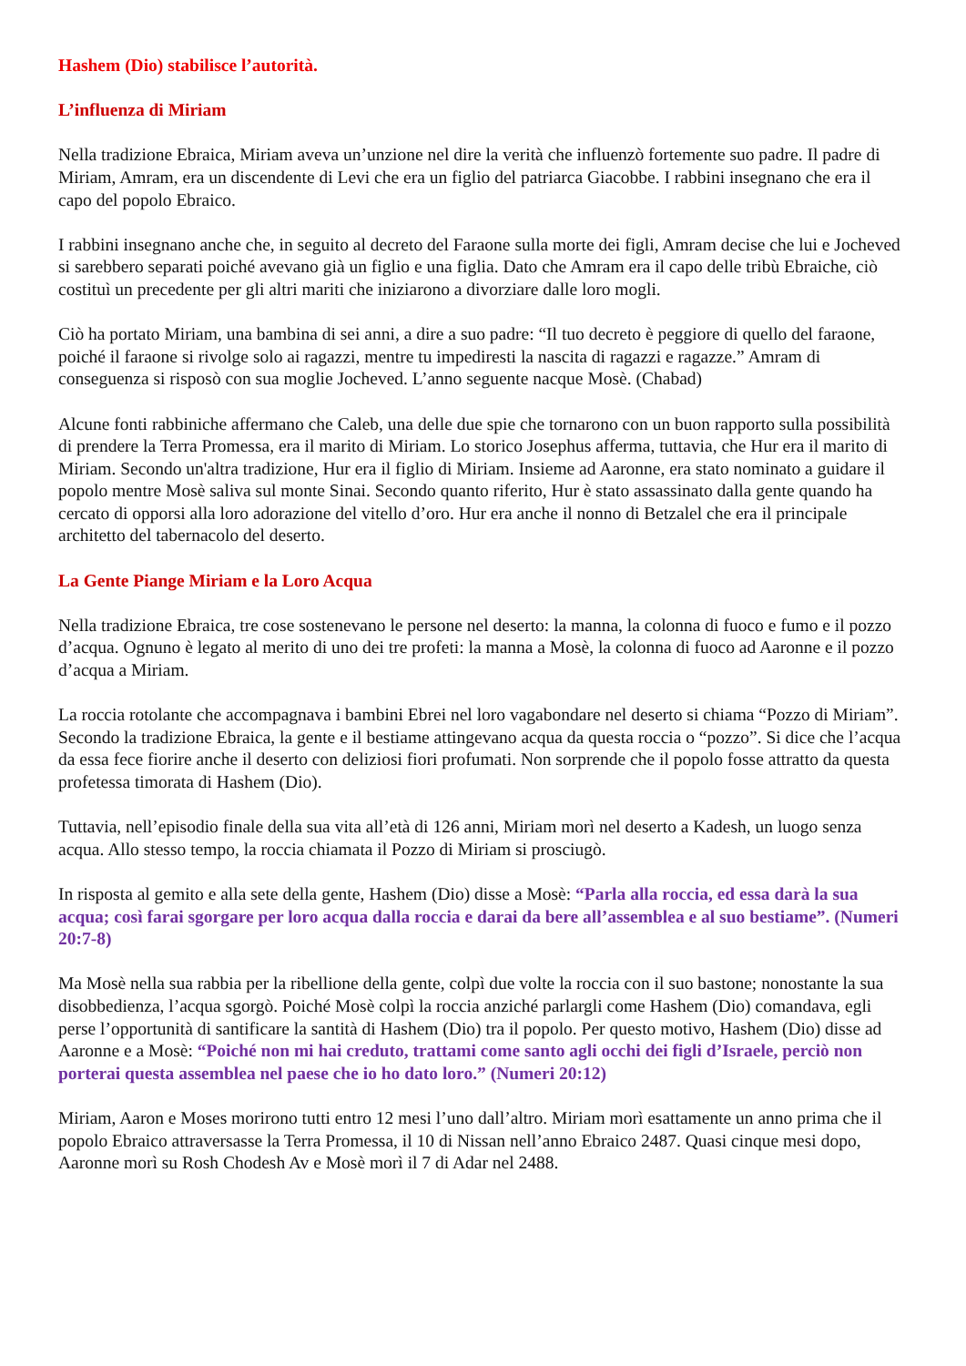Hashem (Dio) stabilisce l’autorità.
L’influenza di Miriam
Nella tradizione Ebraica, Miriam aveva un’unzione nel dire la verità che influenzò fortemente suo padre. Il padre di Miriam, Amram, era un discendente di Levi che era un figlio del patriarca Giacobbe. I rabbini insegnano che era il capo del popolo Ebraico.
I rabbini insegnano anche che, in seguito al decreto del Faraone sulla morte dei figli, Amram decise che lui e Jocheved si sarebbero separati poiché avevano già un figlio e una figlia. Dato che Amram era il capo delle tribù Ebraiche, ciò costituì un precedente per gli altri mariti che iniziarono a divorziare dalle loro mogli.
Ciò ha portato Miriam, una bambina di sei anni, a dire a suo padre: “Il tuo decreto è peggiore di quello del faraone, poiché il faraone si rivolge solo ai ragazzi, mentre tu impediresti la nascita di ragazzi e ragazze.” Amram di conseguenza si risposò con sua moglie Jocheved. L’anno seguente nacque Mosè. (Chabad)
Alcune fonti rabbiniche affermano che Caleb, una delle due spie che tornarono con un buon rapporto sulla possibilità di prendere la Terra Promessa, era il marito di Miriam. Lo storico Josephus afferma, tuttavia, che Hur era il marito di Miriam. Secondo un'altra tradizione, Hur era il figlio di Miriam. Insieme ad Aaronne, era stato nominato a guidare il popolo mentre Mosè saliva sul monte Sinai. Secondo quanto riferito, Hur è stato assassinato dalla gente quando ha cercato di opporsi alla loro adorazione del vitello d’oro. Hur era anche il nonno di Betzalel che era il principale architetto del tabernacolo del deserto.
La Gente Piange Miriam e la Loro Acqua
Nella tradizione Ebraica, tre cose sostenevano le persone nel deserto: la manna, la colonna di fuoco e fumo e il pozzo d’acqua. Ognuno è legato al merito di uno dei tre profeti: la manna a Mosè, la colonna di fuoco ad Aaronne e il pozzo d’acqua a Miriam.
La roccia rotolante che accompagnava i bambini Ebrei nel loro vagabondare nel deserto si chiama “Pozzo di Miriam”. Secondo la tradizione Ebraica, la gente e il bestiame attingevano acqua da questa roccia o “pozzo”. Si dice che l’acqua da essa fece fiorire anche il deserto con deliziosi fiori profumati. Non sorprende che il popolo fosse attratto da questa profetessa timorata di Hashem (Dio).
Tuttavia, nell’episodio finale della sua vita all’età di 126 anni, Miriam morì nel deserto a Kadesh, un luogo senza acqua. Allo stesso tempo, la roccia chiamata il Pozzo di Miriam si prosciugò.
In risposta al gemito e alla sete della gente, Hashem (Dio) disse a Mosè: “Parla alla roccia, ed essa darà la sua acqua; così farai sgorgare per loro acqua dalla roccia e darai da bere all’assemblea e al suo bestiame”. (Numeri 20:7-8)
Ma Mosè nella sua rabbia per la ribellione della gente, colpì due volte la roccia con il suo bastone; nonostante la sua disobbedienza, l’acqua sgorgò. Poiché Mosè colpì la roccia anziché parlargli come Hashem (Dio) comandava, egli perse l’opportunità di santificare la santità di Hashem (Dio) tra il popolo. Per questo motivo, Hashem (Dio) disse ad Aaronne e a Mosè: “Poiché non mi hai creduto, trattami come santo agli occhi dei figli d’Israele, perciò non porterai questa assemblea nel paese che io ho dato loro.” (Numeri 20:12)
Miriam, Aaron e Moses morirono tutti entro 12 mesi l’uno dall’altro. Miriam morì esattamente un anno prima che il popolo Ebraico attraversasse la Terra Promessa, il 10 di Nissan nell’anno Ebraico 2487. Quasi cinque mesi dopo, Aaronne morì su Rosh Chodesh Av e Mosè morì il 7 di Adar nel 2488.